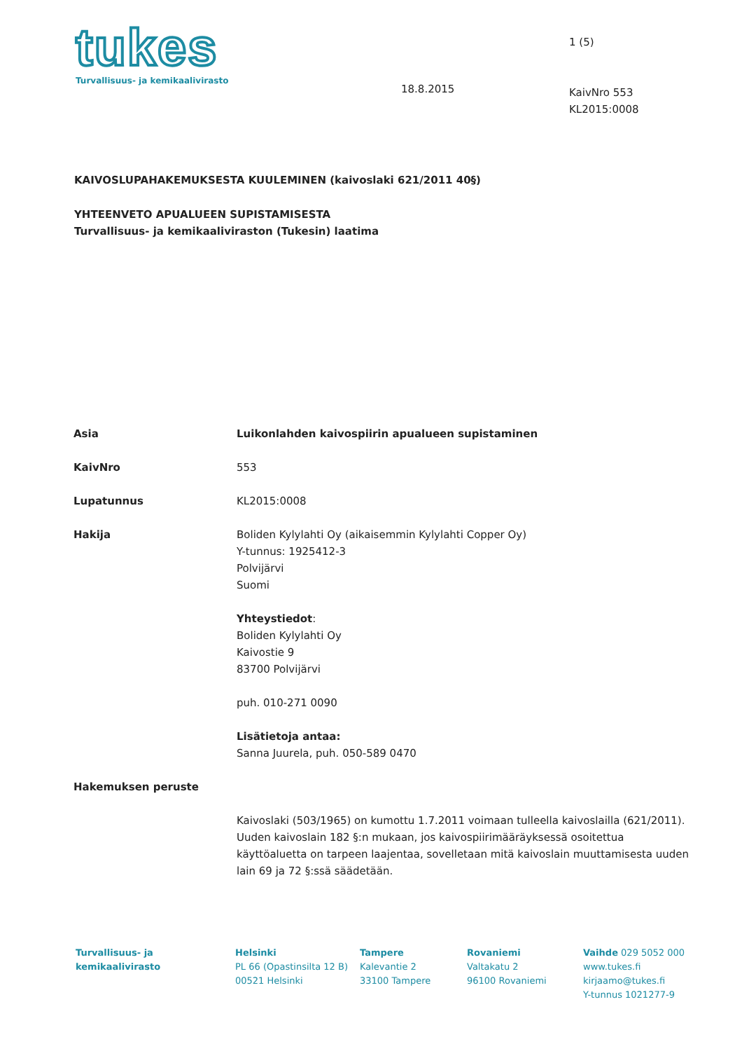tukes
Turvallisuus- ja kemikaalivirasto
18.8.2015
1 (5)
KaivNro 553
KL2015:0008
KAIVOSLUPAHAKEMUKSESTA KUULEMINEN (kaivoslaki 621/2011 40§)
YHTEENVETO APUALUEEN SUPISTAMISESTA
Turvallisuus- ja kemikaaliviraston (Tukesin) laatima
Asia Luikonlahden kaivospiirin apualueen supistaminen
KaivNro 553
Lupatunnus KL2015:0008
Hakija Boliden Kylylahti Oy (aikaisemmin Kylylahti Copper Oy)
Y-tunnus: 1925412-3
Polvijärvi
Suomi
Yhteystiedot:
Boliden Kylylahti Oy
Kaivostie 9
83700 Polvijärvi
puh. 010-271 0090
Lisätietoja antaa:
Sanna Juurela, puh. 050-589 0470
Hakemuksen peruste
Kaivoslaki (503/1965) on kumottu 1.7.2011 voimaan tulleella kaivoslailla (621/2011). Uuden kaivoslain 182 §:n mukaan, jos kaivospiirimääräyksessä osoitettua käyttöaluetta on tarpeen laajentaa, sovelletaan mitä kaivoslain muuttamisesta uuden lain 69 ja 72 §:ssä säädetään.
Turvallisuus- ja
kemikaalivirasto
Helsinki
PL 66 (Opastinsilta 12 B)
00521 Helsinki
Tampere
Kalevantie 2
33100 Tampere
Rovaniemi
Valtakatu 2
96100 Rovaniemi
Vaihde 029 5052 000
www.tukes.fi
kirjaamo@tukes.fi
Y-tunnus 1021277-9